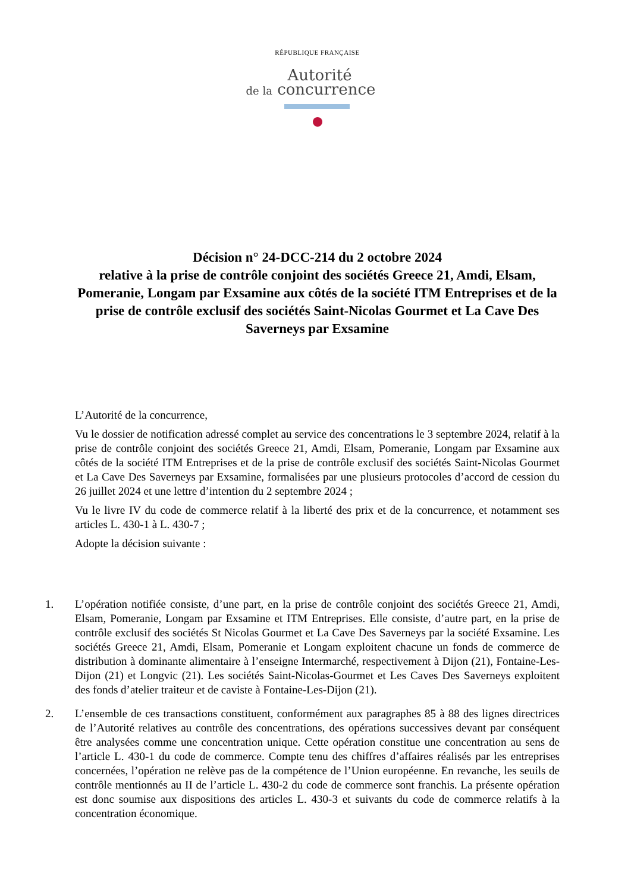RÉPUBLIQUE FRANÇAISE
Autorité
de la concurrence
Décision n° 24-DCC-214 du 2 octobre 2024
relative à la prise de contrôle conjoint des sociétés Greece 21, Amdi, Elsam, Pomeranie, Longam par Exsamine aux côtés de la société ITM Entreprises et de la prise de contrôle exclusif des sociétés Saint-Nicolas Gourmet et La Cave Des Saverneys par Exsamine
L’Autorité de la concurrence,
Vu le dossier de notification adressé complet au service des concentrations le 3 septembre 2024, relatif à la prise de contrôle conjoint des sociétés Greece 21, Amdi, Elsam, Pomeranie, Longam par Exsamine aux côtés de la société ITM Entreprises et de la prise de contrôle exclusif des sociétés Saint-Nicolas Gourmet et La Cave Des Saverneys par Exsamine, formalisées par une plusieurs protocoles d’accord de cession du 26 juillet 2024 et une lettre d’intention du 2 septembre 2024 ;
Vu le livre IV du code de commerce relatif à la liberté des prix et de la concurrence, et notamment ses articles L. 430-1 à L. 430-7 ;
Adopte la décision suivante :
1. L’opération notifiée consiste, d’une part, en la prise de contrôle conjoint des sociétés Greece 21, Amdi, Elsam, Pomeranie, Longam par Exsamine et ITM Entreprises. Elle consiste, d’autre part, en la prise de contrôle exclusif des sociétés St Nicolas Gourmet et La Cave Des Saverneys par la société Exsamine. Les sociétés Greece 21, Amdi, Elsam, Pomeranie et Longam exploitent chacune un fonds de commerce de distribution à dominante alimentaire à l’enseigne Intermarché, respectivement à Dijon (21), Fontaine-Les-Dijon (21) et Longvic (21). Les sociétés Saint-Nicolas-Gourmet et Les Caves Des Saverneys exploitent des fonds d’atelier traiteur et de caviste à Fontaine-Les-Dijon (21).
2. L’ensemble de ces transactions constituent, conformément aux paragraphes 85 à 88 des lignes directrices de l’Autorité relatives au contrôle des concentrations, des opérations successives devant par conséquent être analysées comme une concentration unique. Cette opération constitue une concentration au sens de l’article L. 430-1 du code de commerce. Compte tenu des chiffres d’affaires réalisés par les entreprises concernées, l’opération ne relève pas de la compétence de l’Union européenne. En revanche, les seuils de contrôle mentionnés au II de l’article L. 430-2 du code de commerce sont franchis. La présente opération est donc soumise aux dispositions des articles L. 430-3 et suivants du code de commerce relatifs à la concentration économique.